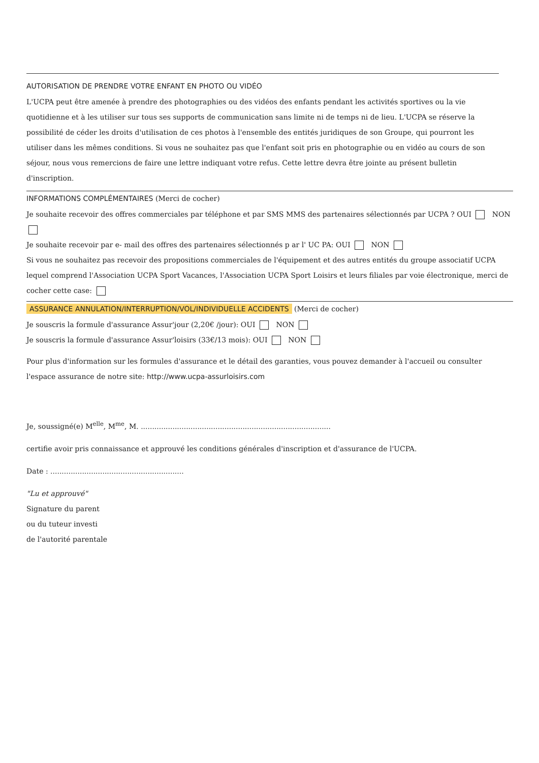AUTORISATION DE PRENDRE VOTRE ENFANT EN PHOTO OU VIDÉO
L'UCPA peut être amenée à prendre des photographies ou des vidéos des enfants pendant les activités sportives ou la vie quotidienne et à les utiliser sur tous ses supports de communication sans limite ni de temps ni de lieu. L'UCPA se réserve la possibilité de céder les droits d'utilisation de ces photos à l'ensemble des entités juridiques de son Groupe, qui pourront les utiliser dans les mêmes conditions. Si vous ne souhaitez pas que l'enfant soit pris en photographie ou en vidéo au cours de son séjour, nous vous remercions de faire une lettre indiquant votre refus. Cette lettre devra être jointe au présent bulletin d'inscription.
INFORMATIONS COMPLÉMENTAIRES (Merci de cocher)
Je souhaite recevoir des offres commerciales par téléphone et par SMS MMS des partenaires sélectionnés par UCPA ? OUI NON
Je souhaite recevoir par e- mail des offres des partenaires sélectionnés p ar l' UC PA: OUI NON
Si vous ne souhaitez pas recevoir des propositions commerciales de l'équipement et des autres entités du groupe associatif UCPA lequel comprend l'Association UCPA Sport Vacances, l'Association UCPA Sport Loisirs et leurs filiales par voie électronique, merci de cocher cette case:
ASSURANCE ANNULATION/INTERRUPTION/VOL/INDIVIDUELLE ACCIDENTS (Merci de cocher)
Je souscris la formule d'assurance Assur'jour (2,20€ /jour): OUI NON
Je souscris la formule d'assurance Assur'loisirs (33€/13 mois): OUI NON
Pour plus d'information sur les formules d'assurance et le détail des garanties, vous pouvez demander à l'accueil ou consulter l'espace assurance de notre site: http://www.ucpa-assurloisirs.com
Je, soussigné(e) M<sup>elle</sup>, M<sup>me</sup>, M. ....................................................................................
certifie avoir pris connaissance et approuvé les conditions générales d'inscription et d'assurance de l'UCPA.
Date : ...........................................................
"Lu et approuvé"
Signature du parent
ou du tuteur investi
de l'autorité parentale